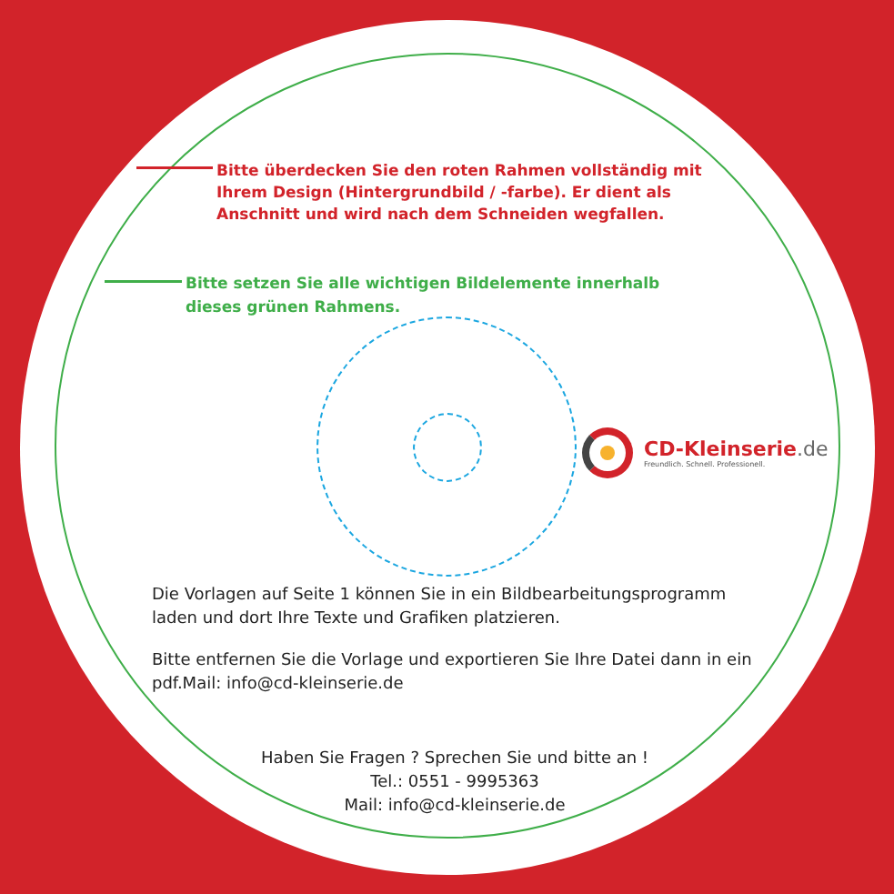Bitte überdecken Sie den roten Rahmen vollständig mit Ihrem Design (Hintergrundbild / -farbe). Er dient als Anschnitt und wird nach dem Schneiden wegfallen.
Bitte setzen Sie alle wichtigen Bildelemente innerhalb dieses grünen Rahmens.
CD-Kleinserie.de
Freundlich. Schnell. Professionell.
Die Vorlagen auf Seite 1 können Sie in ein Bildbearbeitungsprogramm laden und dort Ihre Texte und Grafiken platzieren.
Bitte entfernen Sie die Vorlage und exportieren Sie Ihre Datei dann in ein pdf.Mail: info@cd-kleinserie.de
Haben Sie Fragen ? Sprechen Sie und bitte an !
Tel.: 0551 - 9995363
Mail: info@cd-kleinserie.de